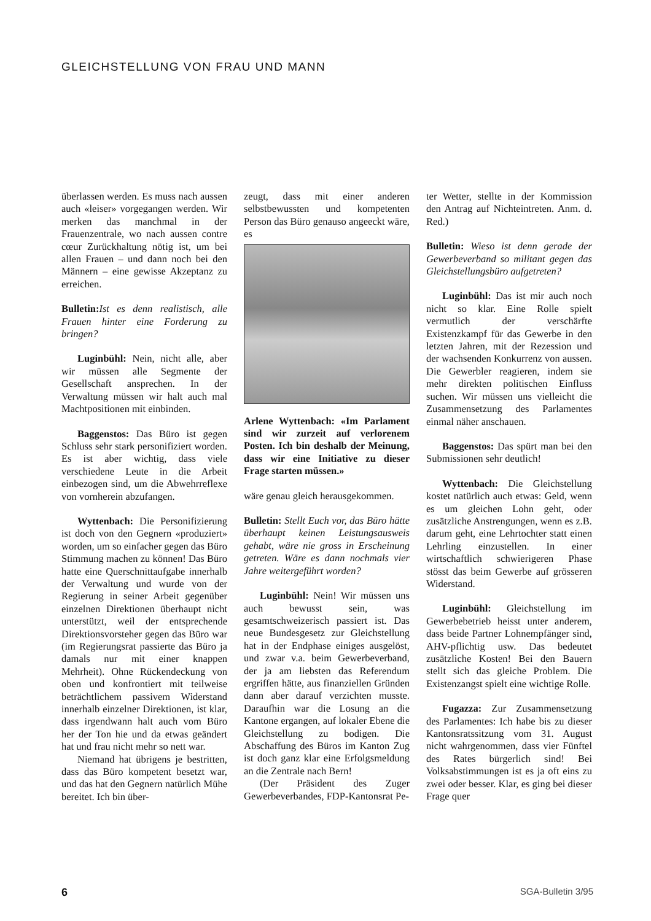GLEICHSTELLUNG VON FRAU UND MANN
überlassen werden. Es muss nach aussen auch «leiser» vorgegangen werden. Wir merken das manchmal in der Frauenzentrale, wo nach aussen contre cœur Zurückhaltung nötig ist, um bei allen Frauen – und dann noch bei den Männern – eine gewisse Akzeptanz zu erreichen.
Bulletin: Ist es denn realistisch, alle Frauen hinter eine Forderung zu bringen?
Luginbühl: Nein, nicht alle, aber wir müssen alle Segmente der Gesellschaft ansprechen. In der Verwaltung müssen wir halt auch mal Machtpositionen mit einbinden.
Baggenstos: Das Büro ist gegen Schluss sehr stark personifiziert worden. Es ist aber wichtig, dass viele verschiedene Leute in die Arbeit einbezogen sind, um die Abwehrreflexe von vornherein abzufangen.
Wyttenbach: Die Personifizierung ist doch von den Gegnern «produziert» worden, um so einfacher gegen das Büro Stimmung machen zu können! Das Büro hatte eine Querschnittaufgabe innerhalb der Verwaltung und wurde von der Regierung in seiner Arbeit gegenüber einzelnen Direktionen überhaupt nicht unterstützt, weil der entsprechende Direktionsvorsteher gegen das Büro war (im Regierungsrat passierte das Büro ja damals nur mit einer knappen Mehrheit). Ohne Rückendeckung von oben und konfrontiert mit teilweise beträchtlichem passivem Widerstand innerhalb einzelner Direktionen, ist klar, dass irgendwann halt auch vom Büro her der Ton hie und da etwas geändert hat und frau nicht mehr so nett war.
Niemand hat übrigens je bestritten, dass das Büro kompetent besetzt war, und das hat den Gegnern natürlich Mühe bereitet. Ich bin über-
zeugt, dass mit einer anderen selbstbewussten und kompetenten Person das Büro genauso angeeckt wäre, es
Arlene Wyttenbach: «Im Parlament sind wir zurzeit auf verlorenem Posten. Ich bin deshalb der Meinung, dass wir eine Initiative zu dieser Frage starten müssen.»
wäre genau gleich herausgekommen.
Bulletin: Stellt Euch vor, das Büro hätte überhaupt keinen Leistungsausweis gehabt, wäre nie gross in Erscheinung getreten. Wäre es dann nochmals vier Jahre weitergeführt worden?
Luginbühl: Nein! Wir müssen uns auch bewusst sein, was gesamtschweizerisch passiert ist. Das neue Bundesgesetz zur Gleichstellung hat in der Endphase einiges ausgelöst, und zwar v.a. beim Gewerbeverband, der ja am liebsten das Referendum ergriffen hätte, aus finanziellen Gründen dann aber darauf verzichten musste. Daraufhin war die Losung an die Kantone ergangen, auf lokaler Ebene die Gleichstellung zu bodigen. Die Abschaffung des Büros im Kanton Zug ist doch ganz klar eine Erfolgsmeldung an die Zentrale nach Bern!
(Der Präsident des Zuger Gewerbeverbandes, FDP-Kantonsrat Pe-
ter Wetter, stellte in der Kommission den Antrag auf Nichteintreten. Anm. d. Red.)
Bulletin: Wieso ist denn gerade der Gewerbeverband so militant gegen das Gleichstellungsbüro aufgetreten?
Luginbühl: Das ist mir auch noch nicht so klar. Eine Rolle spielt vermutlich der verschärfte Existenzkampf für das Gewerbe in den letzten Jahren, mit der Rezession und der wachsenden Konkurrenz von aussen. Die Gewerbler reagieren, indem sie mehr direkten politischen Einfluss suchen. Wir müssen uns vielleicht die Zusammensetzung des Parlamentes einmal näher anschauen.
Baggenstos: Das spürt man bei den Submissionen sehr deutlich!
Wyttenbach: Die Gleichstellung kostet natürlich auch etwas: Geld, wenn es um gleichen Lohn geht, oder zusätzliche Anstrengungen, wenn es z.B. darum geht, eine Lehrtochter statt einen Lehrling einzustellen. In einer wirtschaftlich schwierigeren Phase stösst das beim Gewerbe auf grösseren Widerstand.
Luginbühl: Gleichstellung im Gewerbebetrieb heisst unter anderem, dass beide Partner Lohnempfänger sind, AHV-pflichtig usw. Das bedeutet zusätzliche Kosten! Bei den Bauern stellt sich das gleiche Problem. Die Existenzangst spielt eine wichtige Rolle.
Fugazza: Zur Zusammensetzung des Parlamentes: Ich habe bis zu dieser Kantonsratssitzung vom 31. August nicht wahrgenommen, dass vier Fünftel des Rates bürgerlich sind! Bei Volksabstimmungen ist es ja oft eins zu zwei oder besser. Klar, es ging bei dieser Frage quer
6 SGA-Bulletin 3/95